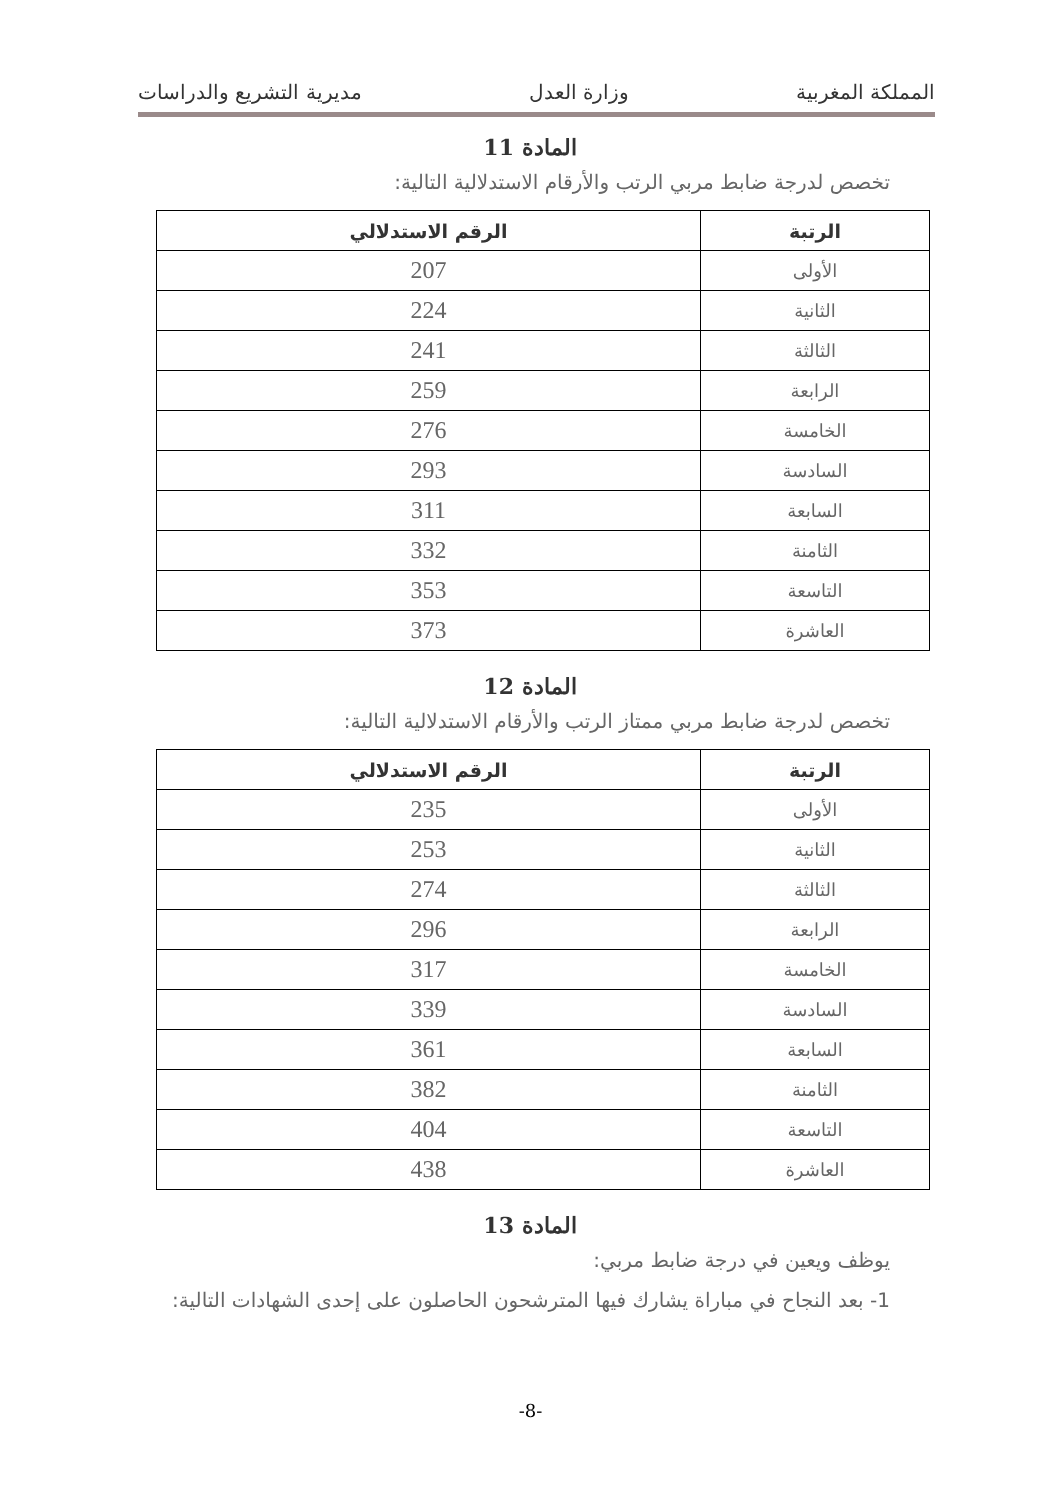المملكة المغربية وزارة العدل مديرية التشريع والدراسات
المادة 11
تخصص لدرجة ضابط مربي الرتب والأرقام الاستدلالية التالية:
| الرتبة | الرقم الاستدلالي |
| --- | --- |
| الأولى | 207 |
| الثانية | 224 |
| الثالثة | 241 |
| الرابعة | 259 |
| الخامسة | 276 |
| السادسة | 293 |
| السابعة | 311 |
| الثامنة | 332 |
| التاسعة | 353 |
| العاشرة | 373 |
المادة 12
تخصص لدرجة ضابط مربي ممتاز الرتب والأرقام الاستدلالية التالية:
| الرتبة | الرقم الاستدلالي |
| --- | --- |
| الأولى | 235 |
| الثانية | 253 |
| الثالثة | 274 |
| الرابعة | 296 |
| الخامسة | 317 |
| السادسة | 339 |
| السابعة | 361 |
| الثامنة | 382 |
| التاسعة | 404 |
| العاشرة | 438 |
المادة 13
يوظف ويعين في درجة ضابط مربي:
1- بعد النجاح في مباراة يشارك فيها المترشحون الحاصلون على إحدى الشهادات التالية:
-8-